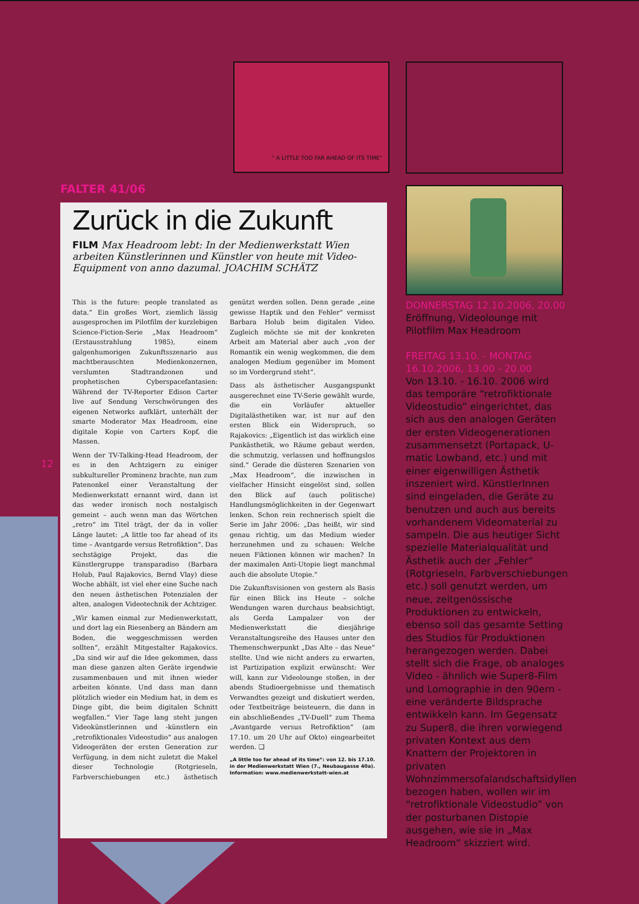“ A LITTLE TOO FAR AHEAD OF ITS TIME“
12
FALTER 41/06
Zurück in die Zukunft
FILM Max Headroom lebt: In der Medienwerkstatt Wien arbeiten Künstlerinnen und Künstler von heute mit Video-Equipment von anno dazumal. JOACHIM SCHÄTZ
This is the future: people translated as data.“ Ein großes Wort, ziemlich lässig ausgesprochen im Pilotfilm der kurzlebigen Science-Fiction-Serie „Max Headroom“ (Erstausstrahlung 1985), einem galgenhumorigen Zukunftsszenario aus machtberauschten Medienkonzernen, verslumten Stadtrandzonen und prophetischen Cyberspacefantasien: Während der TV-Reporter Edison Carter live auf Sendung Verschwörungen des eigenen Networks aufklärt, unterhält der smarte Moderator Max Headroom, eine digitale Kopie von Carters Kopf, die Massen.
Wenn der TV-Talking-Head Headroom, der es in den Achtzigern zu einiger subkultureller Prominenz brachte, nun zum Patenonkel einer Veranstaltung der Medienwerkstatt ernannt wird, dann ist das weder ironisch noch nostalgisch gemeint – auch wenn man das Wörtchen „retro“ im Titel trägt, der da in voller Länge lautet: „A little too far ahead of its time – Avantgarde versus Retrofiktion“. Das sechstägige Projekt, das die Künstlergruppe transparadiso (Barbara Holub, Paul Rajakovics, Bernd Vlay) diese Woche abhält, ist viel eher eine Suche nach den neuen ästhetischen Potenzialen der alten, analogen Videotechnik der Achtziger.
„Wir kamen einmal zur Medienwerkstatt, und dort lag ein Riesenberg an Bändern am Boden, die weggeschmissen werden sollten“, erzählt Mitgestalter Rajakovics. „Da sind wir auf die Idee gekommen, dass man diese ganzen alten Geräte irgendwie zusammenbauen und mit ihnen wieder arbeiten könnte. Und dass man dann plötzlich wieder ein Medium hat, in dem es Dinge gibt, die beim digitalen Schnitt wegfallen.“ Vier Tage lang steht jungen Videokünstlerinnen und -künstlern ein „retrofiktionales Videostudio“ aus analogen Videogeräten der ersten Generation zur Verfügung, in dem nicht zuletzt die Makel dieser Technologie (Rotgrieseln, Farbverschiebungen etc.) ästhetisch genützt werden sollen. Denn gerade „eine gewisse Haptik und den Fehler“ vermisst Barbara Holub beim digitalen Video. Zugleich möchte sie mit der konkreten Arbeit am Material aber auch „von der Romantik ein wenig wegkommen, die dem analogen Medium gegenüber im Moment so im Vordergrund steht“.
Dass als ästhetischer Ausgangspunkt ausgerechnet eine TV-Serie gewählt wurde, die ein Vorläufer aktueller Digitalästhetiken war, ist nur auf den ersten Blick ein Widerspruch, so Rajakovics: „Eigentlich ist das wirklich eine Punkästhetik, wo Räume gebaut werden, die schmutzig, verlassen und hoffnungslos sind.“ Gerade die düsteren Szenarien von „Max Headroom“, die inzwischen in vielfacher Hinsicht eingelöst sind, sollen den Blick auf (auch politische) Handlungsmöglichkeiten in der Gegenwart lenken. Schon rein rechnerisch spielt die Serie im Jahr 2006: „Das heißt, wir sind genau richtig, um das Medium wieder herzunehmen und zu schauen: Welche neuen Fiktionen können wir machen? In der maximalen Anti-Utopie liegt manchmal auch die absolute Utopie.“
Die Zukunftsvisionen von gestern als Basis für einen Blick ins Heute – solche Wendungen waren durchaus beabsichtigt, als Gerda Lampalzer von der Medienwerkstatt die diesjährige Veranstaltungsreihe des Hauses unter den Themenschwerpunkt „Das Alte – das Neue“ stellte. Und wie nicht anders zu erwarten, ist Partizipation explizit erwünscht: Wer will, kann zur Videolounge stoßen, in der abends Studioergebnisse und thematisch Verwandtes gezeigt und diskutiert werden, oder Textbeiträge beisteuern, die dann in ein abschließendes „TV-Duell“ zum Thema „Avantgarde versus Retrofiktion“ (am 17.10. um 20 Uhr auf Okto) eingearbeitet werden. ❑
„A little too far ahead of its time“: von 12. bis 17.10. in der Medienwerkstatt Wien (7., Neubaugasse 40a). Information: www.medienwerkstatt-wien.at
DONNERSTAG 12.10.2006, 20.00
Eröffnung, Videolounge mit Pilotfilm Max Headroom
FREITAG 13.10. - MONTAG 16.10.2006, 13.00 - 20.00
Von 13.10. - 16.10. 2006 wird das temporäre “retrofiktionale Videostudio” eingerichtet, das sich aus den analogen Geräten der ersten Videogenerationen zusammensetzt (Portapack, U-matic Lowband, etc.) und mit einer eigenwilligen Ästhetik inszeniert wird. KünstlerInnen sind eingeladen, die Geräte zu benutzen und auch aus bereits vorhandenem Videomaterial zu sampeln. Die aus heutiger Sicht spezielle Materialqualität und Ästhetik auch der „Fehler“ (Rotgrieseln, Farbverschiebungen etc.) soll genutzt werden, um neue, zeitgenössische Produktionen zu entwickeln, ebenso soll das gesamte Setting des Studios für Produktionen herangezogen werden. Dabei stellt sich die Frage, ob analoges Video - ähnlich wie Super8-Film und Lomographie in den 90ern - eine veränderte Bildsprache entwikkeln kann. Im Gegensatz zu Super8, die ihren vorwiegend privaten Kontext aus dem Knattern der Projektoren in privaten Wohnzimmersofalandschaftsidyllen bezogen haben, wollen wir im “retrofiktionale Videostudio” von der posturbanen Distopie ausgehen, wie sie in „Max Headroom“ skizziert wird.